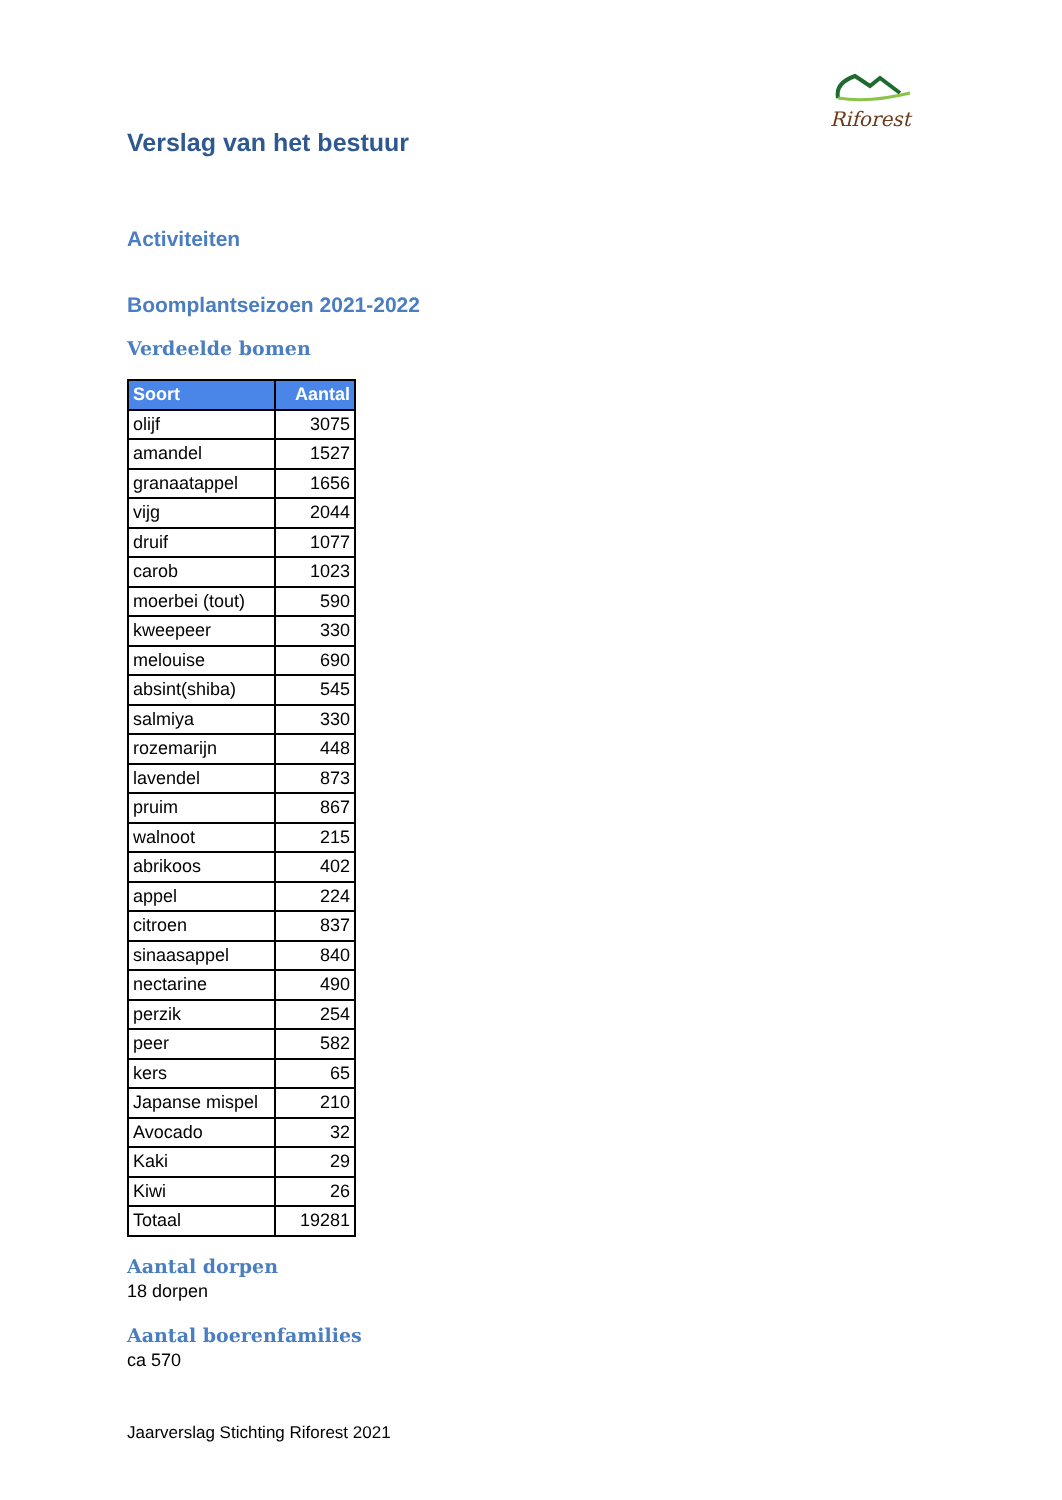Riforest
Verslag van het bestuur
Activiteiten
Boomplantseizoen 2021-2022
Verdeelde bomen
| Soort | Aantal |
| --- | --- |
| olijf | 3075 |
| amandel | 1527 |
| granaatappel | 1656 |
| vijg | 2044 |
| druif | 1077 |
| carob | 1023 |
| moerbei (tout) | 590 |
| kweepeer | 330 |
| melouise | 690 |
| absint(shiba) | 545 |
| salmiya | 330 |
| rozemarijn | 448 |
| lavendel | 873 |
| pruim | 867 |
| walnoot | 215 |
| abrikoos | 402 |
| appel | 224 |
| citroen | 837 |
| sinaasappel | 840 |
| nectarine | 490 |
| perzik | 254 |
| peer | 582 |
| kers | 65 |
| Japanse mispel | 210 |
| Avocado | 32 |
| Kaki | 29 |
| Kiwi | 26 |
| Totaal | 19281 |
Aantal dorpen
18 dorpen
Aantal boerenfamilies
ca 570
Jaarverslag Stichting Riforest 2021